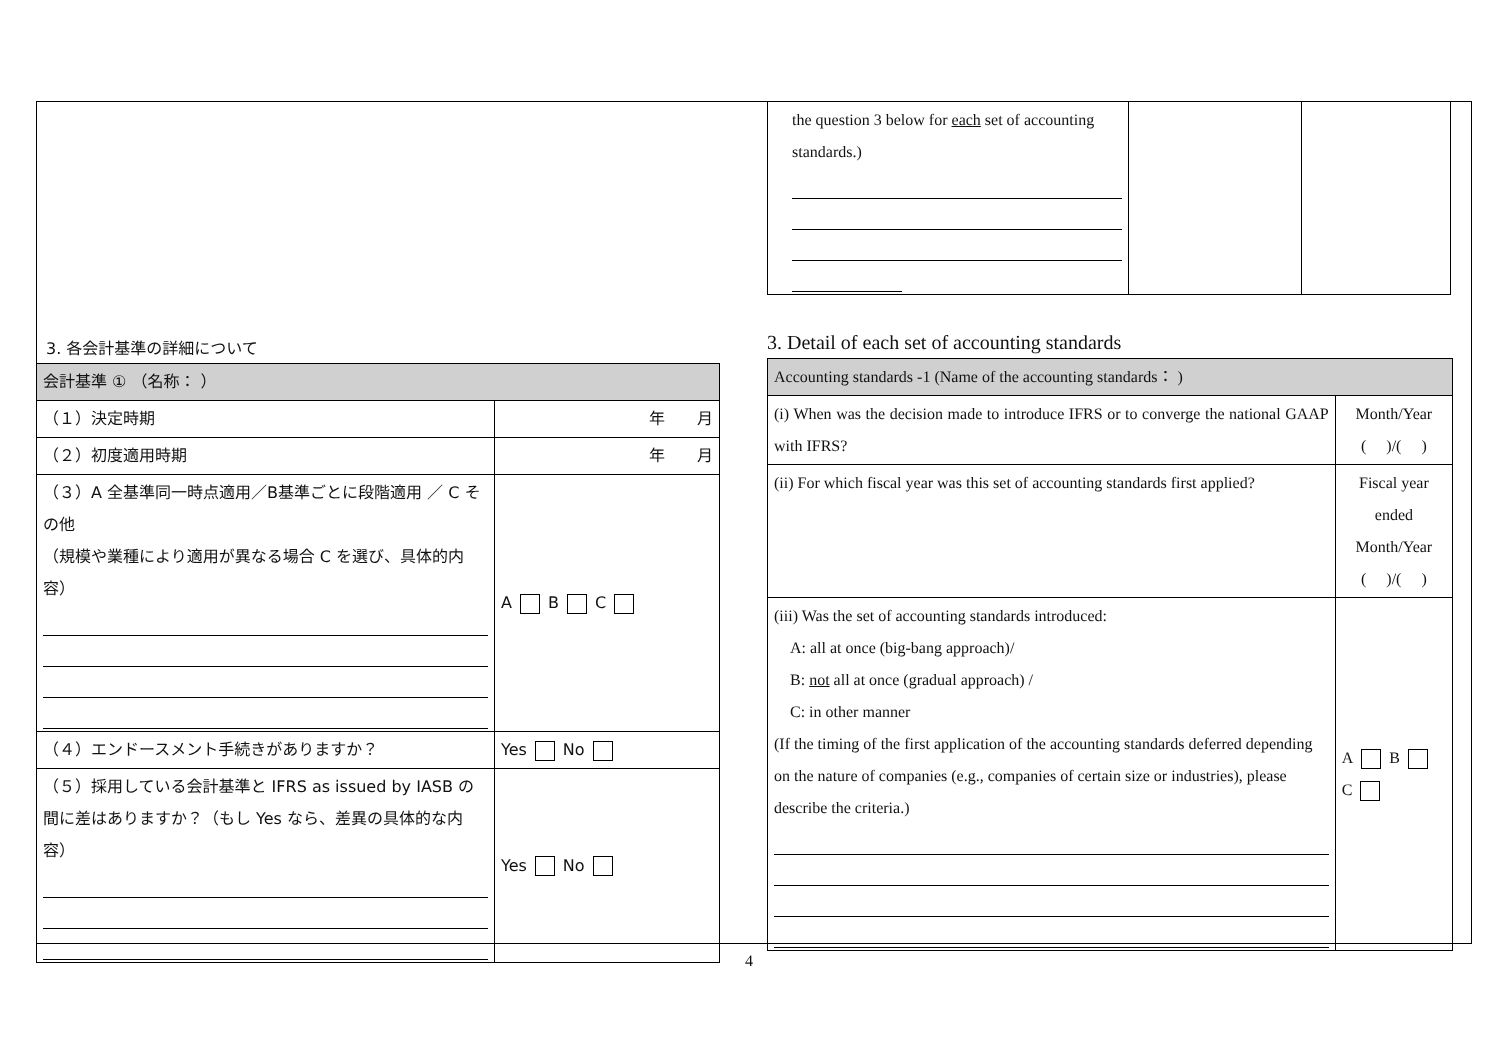3. 各会計基準の詳細について
| 会計基準 ① （名称： ） | |
| （１）決定時期 | 年 月 |
| （２）初度適用時期 | 年 月 |
| （３）A 全基準同一時点適用／B基準ごとに段階適用 ／ C その他 （規模や業種により適用が異なる場合 C を選び、具体的内容） | A B C |
| （４）エンドースメント手続きがありますか？ | Yes No |
| （５）採用している会計基準と IFRS as issued by IASB の間に差はありますか？（もし Yes なら、差異の具体的な内容） | Yes No |
| the question 3 below for each set of accounting standards.) | | |
3. Detail of each set of accounting standards
| Accounting standards -1 (Name of the accounting standards： ) | |
| (i) When was the decision made to introduce IFRS or to converge the national GAAP with IFRS? | Month/Year ( )/( ) |
| (ii) For which fiscal year was this set of accounting standards first applied? | Fiscal year ended Month/Year ( )/( ) |
| (iii) Was the set of accounting standards introduced: A: all at once (big-bang approach)/ B: not all at once (gradual approach) / C: in other manner (If the timing of the first application of the accounting standards deferred depending on the nature of companies (e.g., companies of certain size or industries), please describe the criteria.) | A B C |
4